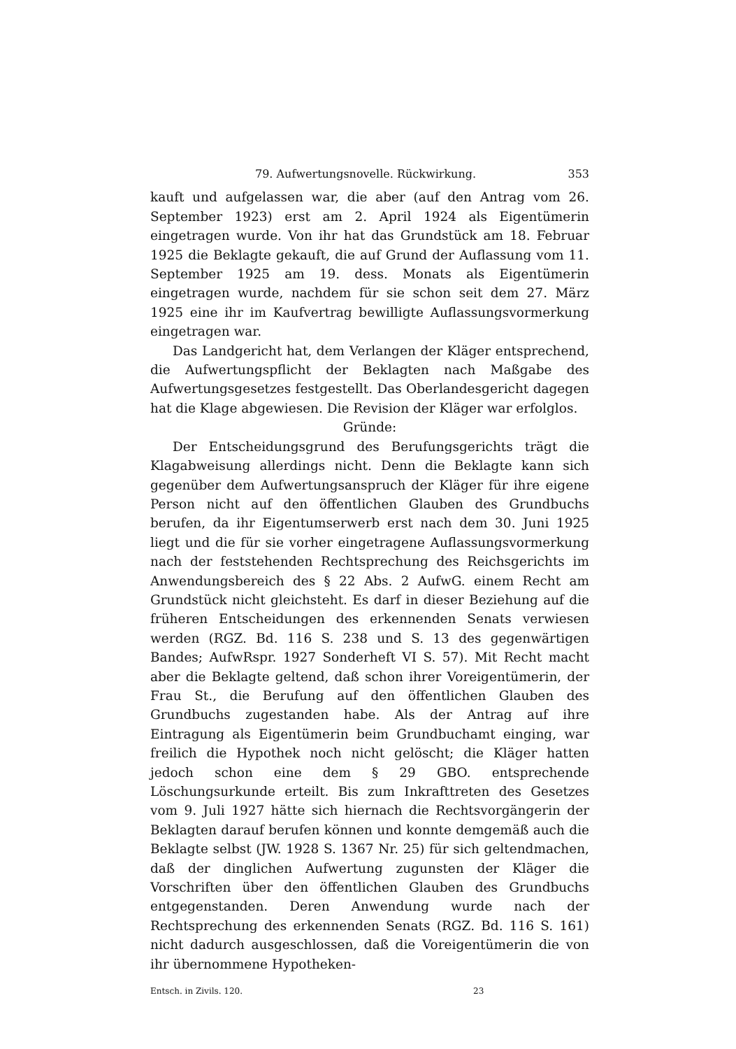79. Aufwertungsnovelle. Rückwirkung. 353
kauft und aufgelassen war, die aber (auf den Antrag vom 26. September 1923) erst am 2. April 1924 als Eigentümerin eingetragen wurde. Von ihr hat das Grundstück am 18. Februar 1925 die Beklagte gekauft, die auf Grund der Auflassung vom 11. September 1925 am 19. dess. Monats als Eigentümerin eingetragen wurde, nachdem für sie schon seit dem 27. März 1925 eine ihr im Kaufvertrag bewilligte Auflassungsvormerkung eingetragen war.
Das Landgericht hat, dem Verlangen der Kläger entsprechend, die Aufwertungspflicht der Beklagten nach Maßgabe des Aufwertungsgesetzes festgestellt. Das Oberlandesgericht dagegen hat die Klage abgewiesen. Die Revision der Kläger war erfolglos.
Gründe:
Der Entscheidungsgrund des Berufungsgerichts trägt die Klagabweisung allerdings nicht. Denn die Beklagte kann sich gegenüber dem Aufwertungsanspruch der Kläger für ihre eigene Person nicht auf den öffentlichen Glauben des Grundbuchs berufen, da ihr Eigentumserwerb erst nach dem 30. Juni 1925 liegt und die für sie vorher eingetragene Auflassungsvormerkung nach der feststehenden Rechtsprechung des Reichsgerichts im Anwendungsbereich des § 22 Abs. 2 AufwG. einem Recht am Grundstück nicht gleichsteht. Es darf in dieser Beziehung auf die früheren Entscheidungen des erkennenden Senats verwiesen werden (RGZ. Bd. 116 S. 238 und S. 13 des gegenwärtigen Bandes; AufwRspr. 1927 Sonderheft VI S. 57). Mit Recht macht aber die Beklagte geltend, daß schon ihrer Voreigentümerin, der Frau St., die Berufung auf den öffentlichen Glauben des Grundbuchs zugestanden habe. Als der Antrag auf ihre Eintragung als Eigentümerin beim Grundbuchamt einging, war freilich die Hypothek noch nicht gelöscht; die Kläger hatten jedoch schon eine dem § 29 GBO. entsprechende Löschungsurkunde erteilt. Bis zum Inkrafttreten des Gesetzes vom 9. Juli 1927 hätte sich hiernach die Rechtsvorgängerin der Beklagten darauf berufen können und konnte demgemäß auch die Beklagte selbst (JW. 1928 S. 1367 Nr. 25) für sich geltendmachen, daß der dinglichen Aufwertung zugunsten der Kläger die Vorschriften über den öffentlichen Glauben des Grundbuchs entgegenstanden. Deren Anwendung wurde nach der Rechtsprechung des erkennenden Senats (RGZ. Bd. 116 S. 161) nicht dadurch ausgeschlossen, daß die Voreigentümerin die von ihr übernommene Hypotheken-
Entsch. in Zivils. 120. 23